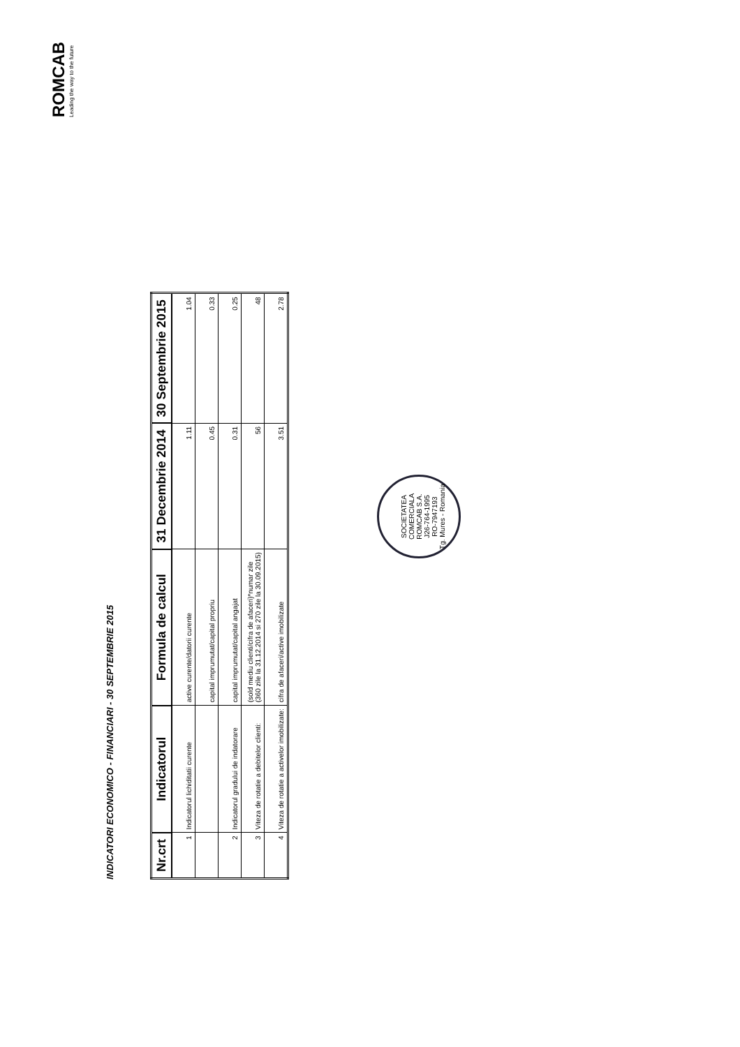ROMCAB
Leading the way to the future
INDICATORI ECONOMICO - FINANCIARI - 30 SEPTEMBRIE 2015
| Nr.crt | Indicatorul | Formula de calcul | 31 Decembrie 2014 | 30 Septembrie 2015 |
| --- | --- | --- | --- | --- |
| 1 | Indicatorul lichiditatii curente | active curente/datorii curente | 1.11 | 1.04 |
| | | capital imprumutat/capital propriu | 0.45 | 0.33 |
| 2 | Indicatorul gradului de indatorare | capital imprumutat/capital angajat | 0.31 | 0.25 |
| 3 | Viteza de rotatie a debitelor clienti: | (sold mediu clienti/cifra de afaceri)*numar zile (360 zile la 31.12.2014 si 270 zile la 30.09.2015) | 56 | 48 |
| 4 | Viteza de rotatie a activelor imobilizate: | cifra de afaceri/active imobilizate | 3.51 | 2.78 |
SOCIETATEA COMERCIALA
ROMCAB S.A.
J26-764-1995
RO-7947193
Tg. Mures - Romania